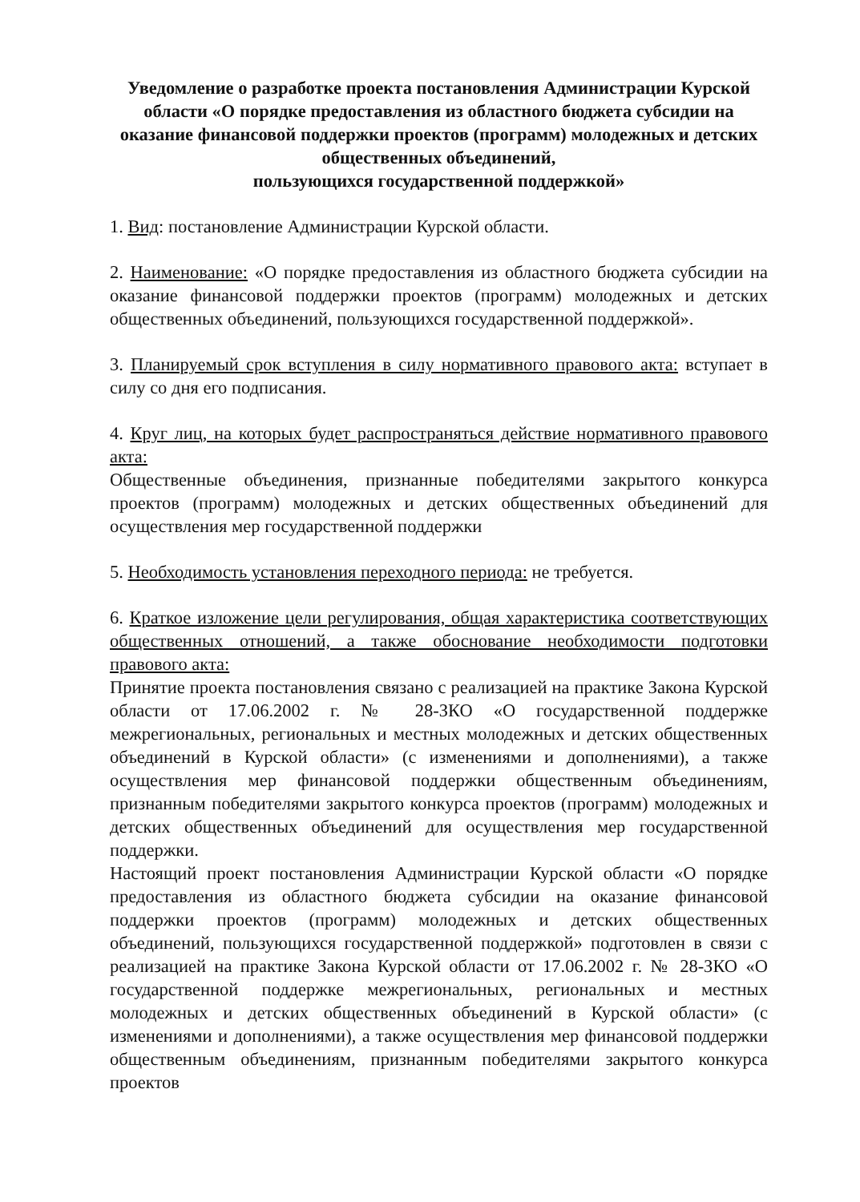Уведомление о разработке проекта постановления Администрации Курской области «О порядке предоставления из областного бюджета субсидии на оказание финансовой поддержки проектов (программ) молодежных и детских общественных объединений,
пользующихся государственной поддержкой»
1. Вид: постановление Администрации Курской области.
2. Наименование: «О порядке предоставления из областного бюджета субсидии на оказание финансовой поддержки проектов (программ) молодежных и детских общественных объединений, пользующихся государственной поддержкой».
3. Планируемый срок вступления в силу нормативного правового акта: вступает в силу со дня его подписания.
4. Круг лиц, на которых будет распространяться действие нормативного правового акта:
Общественные объединения, признанные победителями закрытого конкурса проектов (программ) молодежных и детских общественных объединений для осуществления мер государственной поддержки
5. Необходимость установления переходного периода: не требуется.
6. Краткое изложение цели регулирования, общая характеристика соответствующих общественных отношений, а также обоснование необходимости подготовки правового акта:
Принятие проекта постановления связано с реализацией на практике Закона Курской области от 17.06.2002 г. № 28-ЗКО «О государственной поддержке межрегиональных, региональных и местных молодежных и детских общественных объединений в Курской области» (с изменениями и дополнениями), а также осуществления мер финансовой поддержки общественным объединениям, признанным победителями закрытого конкурса проектов (программ) молодежных и детских общественных объединений для осуществления мер государственной поддержки.
Настоящий проект постановления Администрации Курской области «О порядке предоставления из областного бюджета субсидии на оказание финансовой поддержки проектов (программ) молодежных и детских общественных объединений, пользующихся государственной поддержкой» подготовлен в связи с реализацией на практике Закона Курской области от 17.06.2002 г. № 28-ЗКО «О государственной поддержке межрегиональных, региональных и местных молодежных и детских общественных объединений в Курской области» (с изменениями и дополнениями), а также осуществления мер финансовой поддержки общественным объединениям, признанным победителями закрытого конкурса проектов